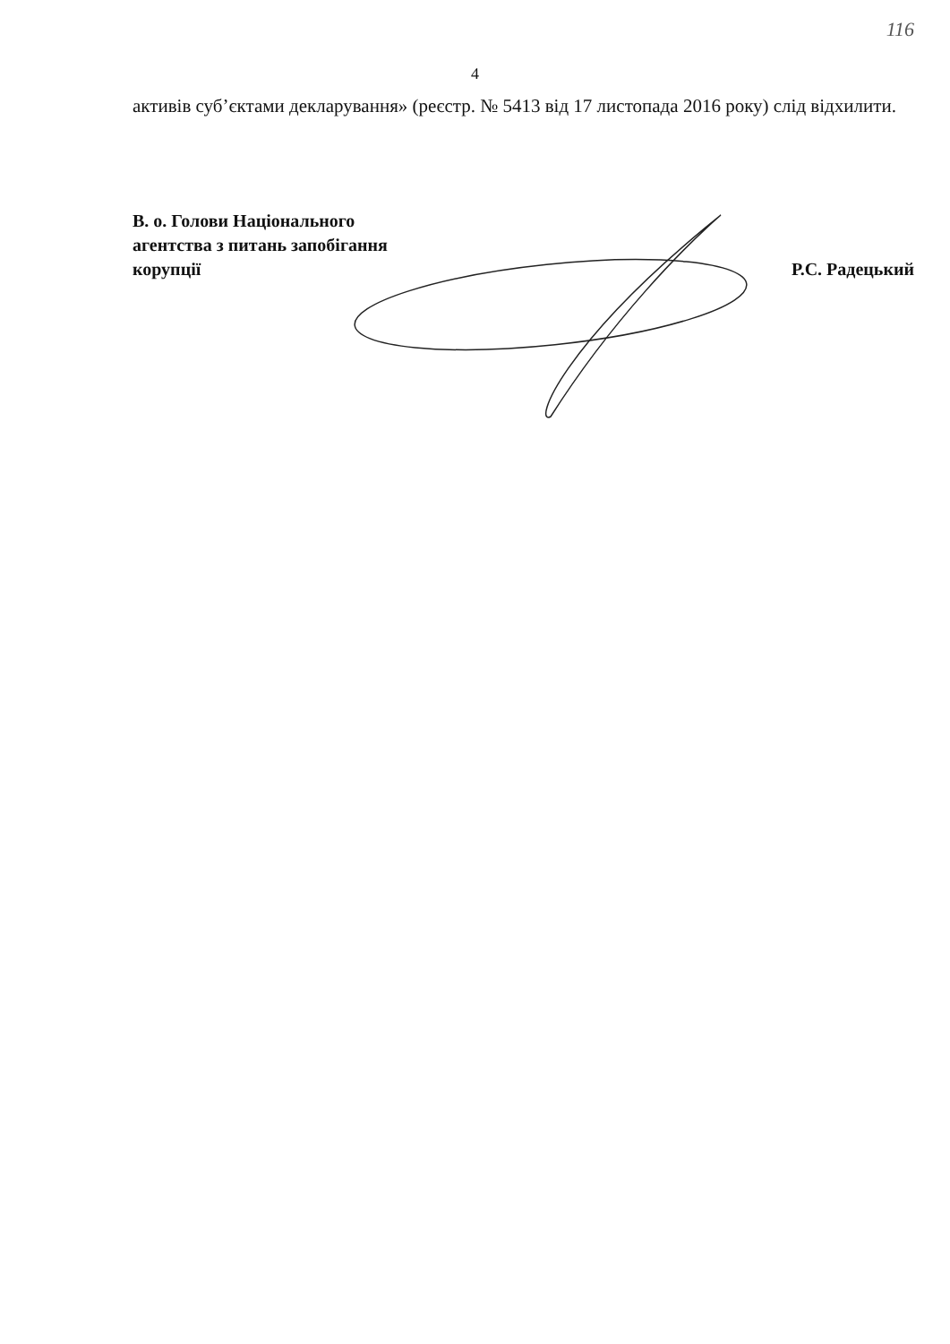116
4
активів суб’єктами декларування» (реєстр. № 5413 від 17 листопада 2016 року) слід відхилити.
В. о. Голови Національного
агентства з питань запобігання
корупції
Р.С. Радецький